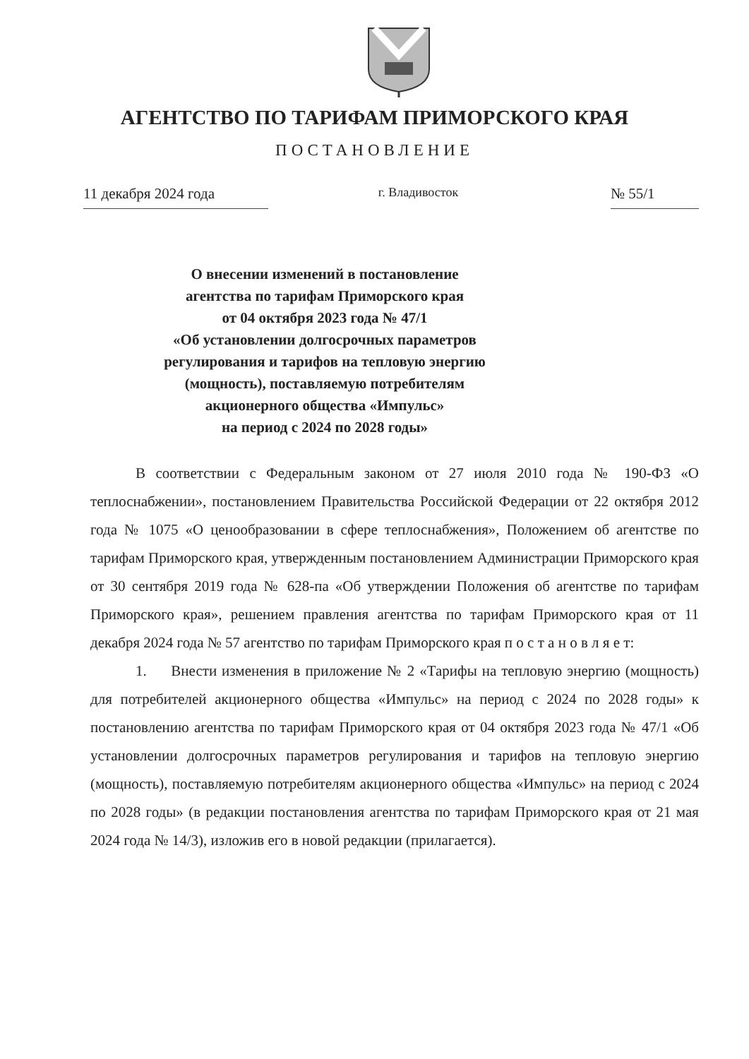АГЕНТСТВО ПО ТАРИФАМ ПРИМОРСКОГО КРАЯ
ПОСТАНОВЛЕНИЕ
11 декабря 2024 года г. Владивосток № 55/1
О внесении изменений в постановление
агентства по тарифам Приморского края
от 04 октября 2023 года № 47/1
«Об установлении долгосрочных параметров
регулирования и тарифов на тепловую энергию
(мощность), поставляемую потребителям
акционерного общества «Импульс»
на период с 2024 по 2028 годы»
В соответствии с Федеральным законом от 27 июля 2010 года № 190-ФЗ «О теплоснабжении», постановлением Правительства Российской Федерации от 22 октября 2012 года № 1075 «О ценообразовании в сфере теплоснабжения», Положением об агентстве по тарифам Приморского края, утвержденным постановлением Администрации Приморского края от 30 сентября 2019 года № 628-па «Об утверждении Положения об агентстве по тарифам Приморского края», решением правления агентства по тарифам Приморского края от 11 декабря 2024 года № 57 агентство по тарифам Приморского края п о с т а н о в л я е т:
1. Внести изменения в приложение № 2 «Тарифы на тепловую энергию (мощность) для потребителей акционерного общества «Импульс» на период с 2024 по 2028 годы» к постановлению агентства по тарифам Приморского края от 04 октября 2023 года № 47/1 «Об установлении долгосрочных параметров регулирования и тарифов на тепловую энергию (мощность), поставляемую потребителям акционерного общества «Импульс» на период с 2024 по 2028 годы» (в редакции постановления агентства по тарифам Приморского края от 21 мая 2024 года № 14/3), изложив его в новой редакции (прилагается).